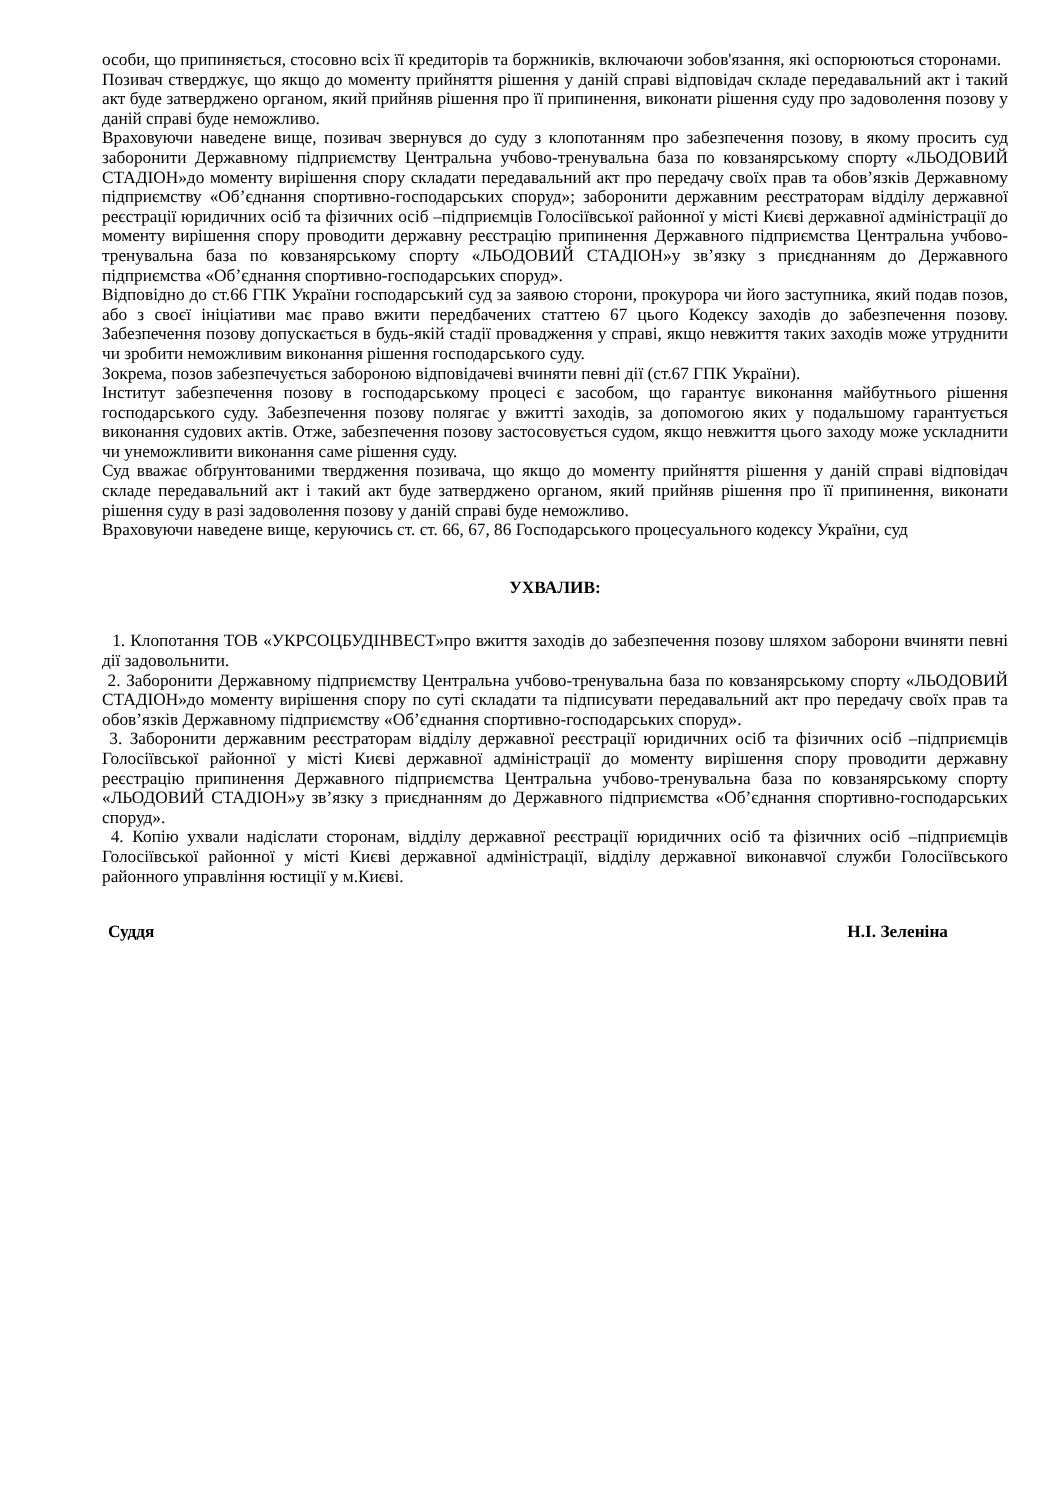особи, що припиняється, стосовно всіх її кредиторів та боржників, включаючи зобов'язання, які оспорюються сторонами.
Позивач стверджує, що якщо до моменту прийняття рішення у даній справі відповідач складе передавальний акт і такий акт буде затверджено органом, який прийняв рішення про її припинення, виконати рішення суду про задоволення позову у даній справі буде неможливо.
Враховуючи наведене вище, позивач звернувся до суду з клопотанням про забезпечення позову, в якому просить суд заборонити Державному підприємству Центральна учбово-тренувальна база по ковзанярському спорту «ЛЬОДОВИЙ СТАДІОН»до моменту вирішення спору складати передавальний акт про передачу своїх прав та обов’язків Державному підприємству «Об’єднання спортивно-господарських споруд»; заборонити державним реєстраторам відділу державної реєстрації юридичних осіб та фізичних осіб –підприємців Голосіївської районної у місті Києві державної адміністрації до моменту вирішення спору проводити державну реєстрацію припинення Державного підприємства Центральна учбово-тренувальна база по ковзанярському спорту «ЛЬОДОВИЙ СТАДІОН»у зв’язку з приєднанням до Державного підприємства «Об’єднання спортивно-господарських споруд».
Відповідно до ст.66 ГПК України господарський суд за заявою сторони, прокурора чи його заступника, який подав позов, або з своєї ініціативи має право вжити передбачених статтею 67 цього Кодексу заходів до забезпечення позову. Забезпечення позову допускається в будь-якій стадії провадження у справі, якщо невжиття таких заходів може утруднити чи зробити неможливим виконання рішення господарського суду.
Зокрема, позов забезпечується забороною відповідачеві вчиняти певні дії (ст.67 ГПК України).
Інститут забезпечення позову в господарському процесі є засобом, що гарантує виконання майбутнього рішення господарського суду. Забезпечення позову полягає у вжитті заходів, за допомогою яких у подальшому гарантується виконання судових актів. Отже, забезпечення позову застосовується судом, якщо невжиття цього заходу може ускладнити чи унеможливити виконання саме рішення суду.
Суд вважає обґрунтованими твердження позивача, що якщо до моменту прийняття рішення у даній справі відповідач складе передавальний акт і такий акт буде затверджено органом, який прийняв рішення про її припинення, виконати рішення суду в разі задоволення позову у даній справі буде неможливо.
Враховуючи наведене вище, керуючись ст. ст. 66, 67, 86 Господарського процесуального кодексу України, суд
УХВАЛИВ:
1. Клопотання ТОВ «УКРСОЦБУДІНВЕСТ»про вжиття заходів до забезпечення позову шляхом заборони вчиняти певні дії задовольнити.
2. Заборонити Державному підприємству Центральна учбово-тренувальна база по ковзанярському спорту «ЛЬОДОВИЙ СТАДІОН»до моменту вирішення спору по суті складати та підписувати передавальний акт про передачу своїх прав та обов’язків Державному підприємству «Об’єднання спортивно-господарських споруд».
3. Заборонити державним реєстраторам відділу державної реєстрації юридичних осіб та фізичних осіб –підприємців Голосіївської районної у місті Києві державної адміністрації до моменту вирішення спору проводити державну реєстрацію припинення Державного підприємства Центральна учбово-тренувальна база по ковзанярському спорту «ЛЬОДОВИЙ СТАДІОН»у зв’язку з приєднанням до Державного підприємства «Об’єднання спортивно-господарських споруд».
4. Копію ухвали надіслати сторонам, відділу державної реєстрації юридичних осіб та фізичних осіб –підприємців Голосіївської районної у місті Києві державної адміністрації, відділу державної виконавчої служби Голосіївського районного управління юстиції у м.Києві.
Суддя Н.І. Зеленіна